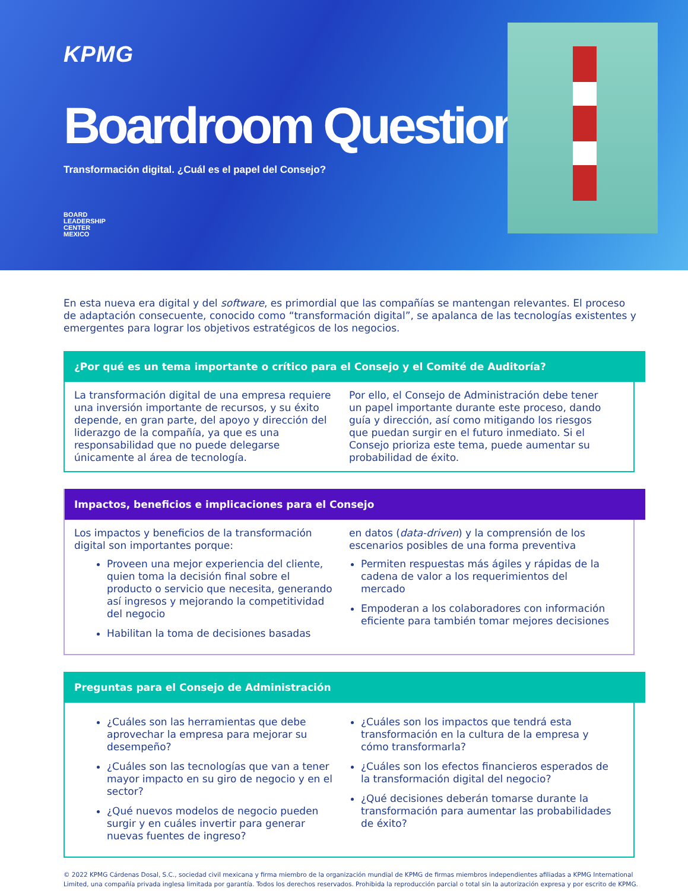KPMG
Boardroom Questions
Transformación digital. ¿Cuál es el papel del Consejo?
BOARD
LEADERSHIP
CENTER
MEXICO
En esta nueva era digital y del software, es primordial que las compañías se mantengan relevantes. El proceso de adaptación consecuente, conocido como “transformación digital”, se apalanca de las tecnologías existentes y emergentes para lograr los objetivos estratégicos de los negocios.
¿Por qué es un tema importante o crítico para el Consejo y el Comité de Auditoría?
La transformación digital de una empresa requiere una inversión importante de recursos, y su éxito depende, en gran parte, del apoyo y dirección del liderazgo de la compañía, ya que es una responsabilidad que no puede delegarse únicamente al área de tecnología.
Por ello, el Consejo de Administración debe tener un papel importante durante este proceso, dando guía y dirección, así como mitigando los riesgos que puedan surgir en el futuro inmediato. Si el Consejo prioriza este tema, puede aumentar su probabilidad de éxito.
Impactos, beneficios e implicaciones para el Consejo
Los impactos y beneficios de la transformación digital son importantes porque:
Proveen una mejor experiencia del cliente, quien toma la decisión final sobre el producto o servicio que necesita, generando así ingresos y mejorando la competitividad del negocio
Habilitan la toma de decisiones basadas
en datos (data-driven) y la comprensión de los escenarios posibles de una forma preventiva
Permiten respuestas más ágiles y rápidas de la cadena de valor a los requerimientos del mercado
Empoderan a los colaboradores con información eficiente para también tomar mejores decisiones
Preguntas para el Consejo de Administración
¿Cuáles son las herramientas que debe aprovechar la empresa para mejorar su desempeño?
¿Cuáles son las tecnologías que van a tener mayor impacto en su giro de negocio y en el sector?
¿Qué nuevos modelos de negocio pueden surgir y en cuáles invertir para generar nuevas fuentes de ingreso?
¿Cuáles son los impactos que tendrá esta transformación en la cultura de la empresa y cómo transformarla?
¿Cuáles son los efectos financieros esperados de la transformación digital del negocio?
¿Qué decisiones deberán tomarse durante la transformación para aumentar las probabilidades de éxito?
© 2022 KPMG Cárdenas Dosal, S.C., sociedad civil mexicana y firma miembro de la organización mundial de KPMG de firmas miembros independientes afiliadas a KPMG International Limited, una compañía privada inglesa limitada por garantía. Todos los derechos reservados. Prohibida la reproducción parcial o total sin la autorización expresa y por escrito de KPMG.